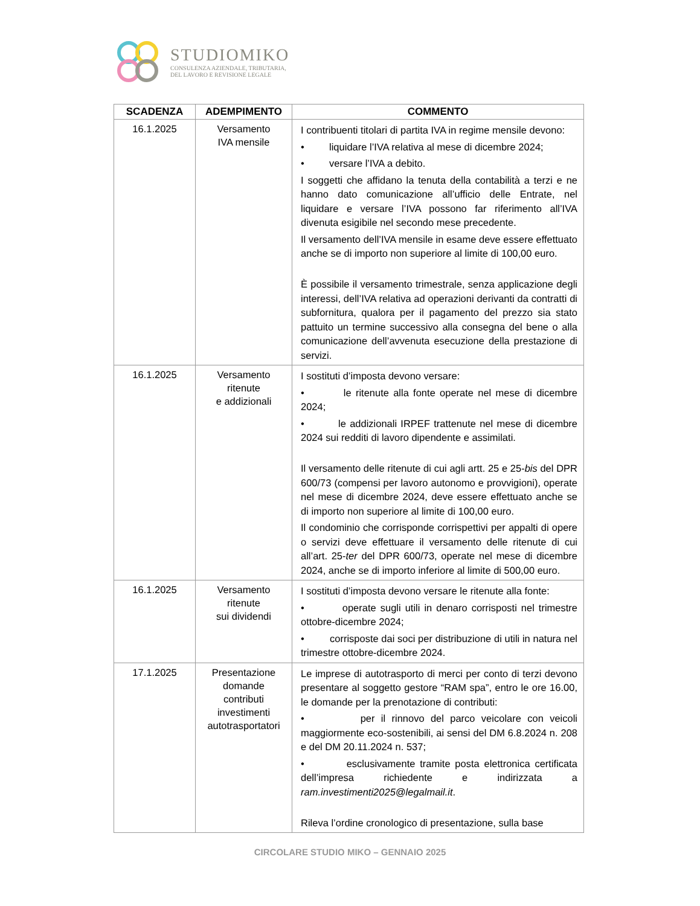STUDIOMIKO
CONSULENZA AZIENDALE, TRIBUTARIA,
DEL LAVORO E REVISIONE LEGALE
| SCADENZA | ADEMPIMENTO | COMMENTO |
| --- | --- | --- |
| 16.1.2025 | Versamento IVA mensile | I contribuenti titolari di partita IVA in regime mensile devono: • liquidare l’IVA relativa al mese di dicembre 2024; • versare l’IVA a debito. I soggetti che affidano la tenuta della contabilità a terzi e ne hanno dato comunicazione all’ufficio delle Entrate, nel liquidare e versare l’IVA possono far riferimento all’IVA divenuta esigibile nel secondo mese precedente. Il versamento dell’IVA mensile in esame deve essere effettuato anche se di importo non superiore al limite di 100,00 euro. È possibile il versamento trimestrale, senza applicazione degli interessi, dell’IVA relativa ad operazioni derivanti da contratti di subfornitura, qualora per il pagamento del prezzo sia stato pattuito un termine successivo alla consegna del bene o alla comunicazione dell’avvenuta esecuzione della prestazione di servizi. |
| 16.1.2025 | Versamento ritenute e addizionali | I sostituti d’imposta devono versare: • le ritenute alla fonte operate nel mese di dicembre 2024; • le addizionali IRPEF trattenute nel mese di dicembre 2024 sui redditi di lavoro dipendente e assimilati. Il versamento delle ritenute di cui agli artt. 25 e 25- bis del DPR 600/73 (compensi per lavoro autonomo e provvigioni), operate nel mese di dicembre 2024, deve essere effettuato anche se di importo non superiore al limite di 100,00 euro. Il condominio che corrisponde corrispettivi per appalti di opere o servizi deve effettuare il versamento delle ritenute di cui all’art. 25- ter del DPR 600/73, operate nel mese di dicembre 2024, anche se di importo inferiore al limite di 500,00 euro. |
| 16.1.2025 | Versamento ritenute sui dividendi | I sostituti d’imposta devono versare le ritenute alla fonte: • operate sugli utili in denaro corrisposti nel trimestre ottobre-dicembre 2024; • corrisposte dai soci per distribuzione di utili in natura nel trimestre ottobre-dicembre 2024. |
| 17.1.2025 | Presentazione domande contributi investimenti autotrasportatori | Le imprese di autotrasporto di merci per conto di terzi devono presentare al soggetto gestore “RAM spa”, entro le ore 16.00, le domande per la prenotazione di contributi: • per il rinnovo del parco veicolare con veicoli maggiormente eco-sostenibili, ai sensi del DM 6.8.2024 n. 208 e del DM 20.11.2024 n. 537; • esclusivamente tramite posta elettronica certificata dell’impresa richiedente e indirizzata a ram.investimenti2025@legalmail.it . Rileva l’ordine cronologico di presentazione, sulla base |
CIRCOLARE STUDIO MIKO – GENNAIO 2025